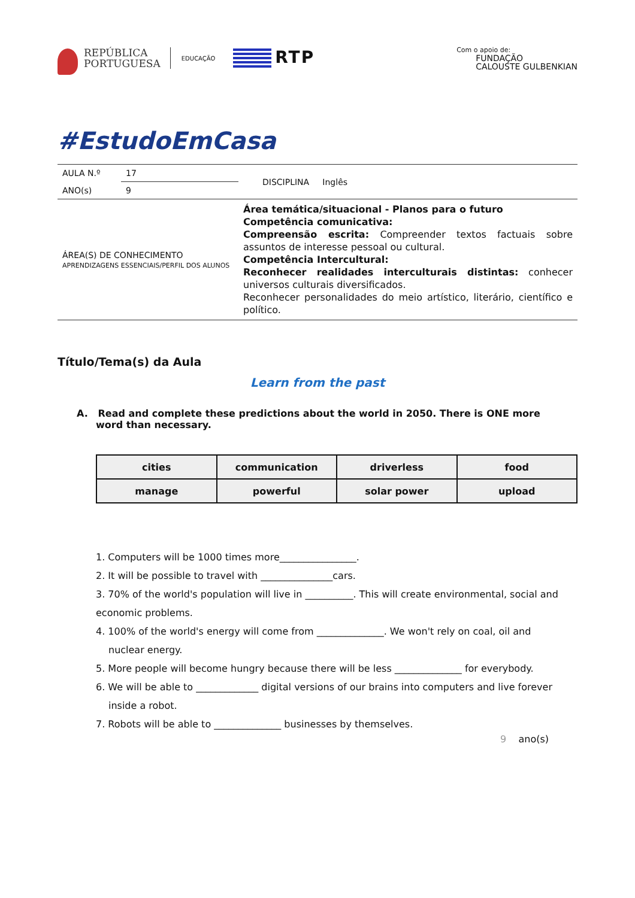REPÚBLICA
PORTUGUESA
EDUCAÇÃO
RTP
Com o apoio de:
FUNDAÇÃO
CALOUSTE GULBENKIAN
#EstudoEmCasa
| AULA N.º | 17 | DISCIPLINA Inglês |
| ANO(s) | 9 | |
| ÁREA(S) DE CONHECIMENTO APRENDIZAGENS ESSENCIAIS/PERFIL DOS ALUNOS | | Área temática/situacional - Planos para o futuro Competência comunicativa: Compreensão escrita: Compreender textos factuais sobre assuntos de interesse pessoal ou cultural. Competência Intercultural: Reconhecer realidades interculturais distintas: conhecer universos culturais diversificados. Reconhecer personalidades do meio artístico, literário, científico e político. |
Título/Tema(s) da Aula
Learn from the past
A. Read and complete these predictions about the world in 2050. There is ONE more word than necessary.
| cities | communication | driverless | food |
| manage | powerful | solar power | upload |
1. Computers will be 1000 times more________________.
2. It will be possible to travel with _______________cars.
3. 70% of the world's population will live in __________. This will create environmental, social and economic problems.
4. 100% of the world's energy will come from ______________. We won't rely on coal, oil and
nuclear energy.
5. More people will become hungry because there will be less ______________ for everybody.
6. We will be able to _____________ digital versions of our brains into computers and live forever
inside a robot.
7. Robots will be able to ______________ businesses by themselves.
9 ano(s)